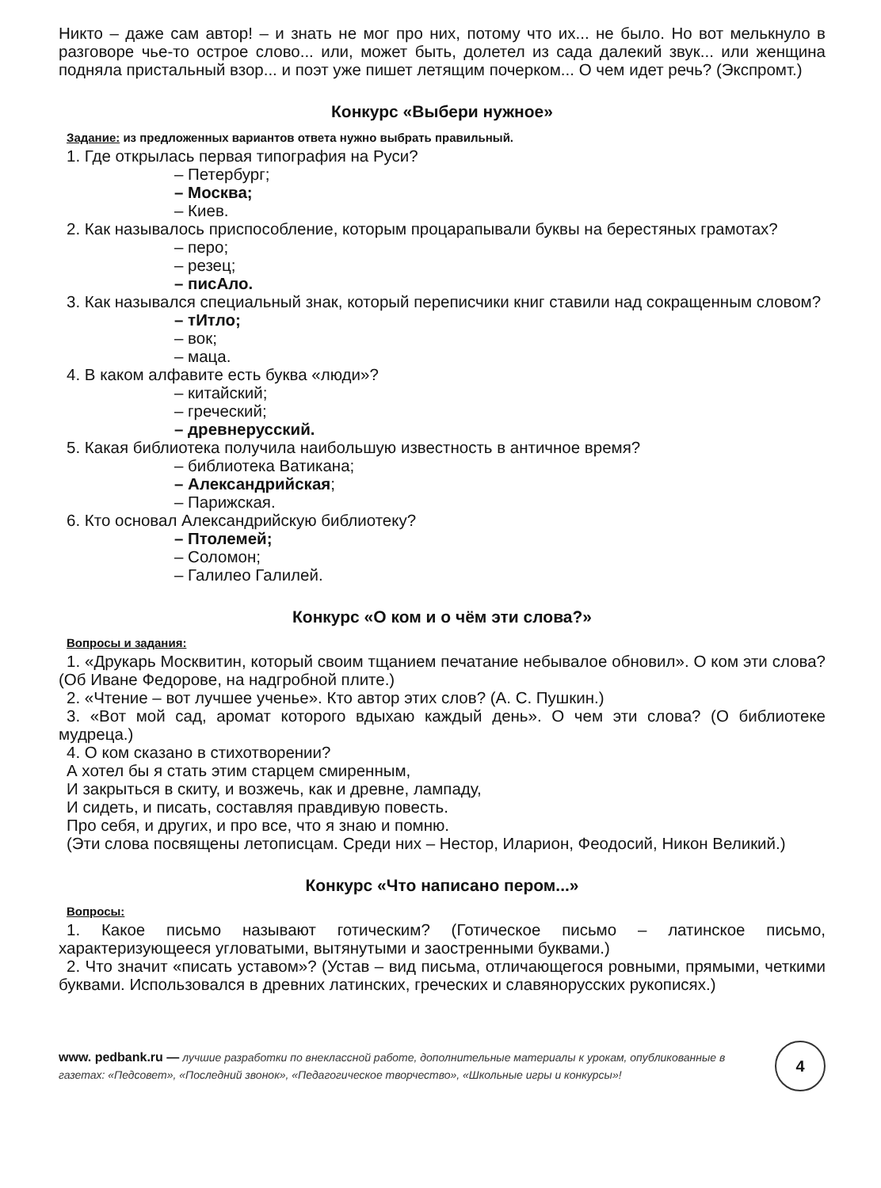Никто – даже сам автор! – и знать не мог про них, потому что их... не было. Но вот мелькнуло в разговоре чье-то острое слово... или, может быть, долетел из сада далекий звук... или женщина подняла пристальный взор... и поэт уже пишет летящим почерком... О чем идет речь? (Экспромт.)
Конкурс «Выбери нужное»
Задание: из предложенных вариантов ответа нужно выбрать правильный.
1. Где открылась первая типография на Руси?
– Петербург;
– Москва;
– Киев.
2. Как называлось приспособление, которым процарапывали буквы на берестяных грамотах?
– перо;
– резец;
– писАло.
3. Как назывался специальный знак, который переписчики книг ставили над сокращенным словом?
– тИтло;
– вок;
– маца.
4. В каком алфавите есть буква «люди»?
– китайский;
– греческий;
– древнерусский.
5. Какая библиотека получила наибольшую известность в античное время?
– библиотека Ватикана;
– Александрийская;
– Парижская.
6. Кто основал Александрийскую библиотеку?
– Птолемей;
– Соломон;
– Галилео Галилей.
Конкурс «О ком и о чём эти слова?»
Вопросы и задания:
1. «Друкарь Москвитин, который своим тщанием печатание небывалое обновил». О ком эти слова? (Об Иване Федорове, на надгробной плите.)
2. «Чтение – вот лучшее ученье». Кто автор этих слов? (А. С. Пушкин.)
3. «Вот мой сад, аромат которого вдыхаю каждый день». О чем эти слова? (О библиотеке мудреца.)
4. О ком сказано в стихотворении?
А хотел бы я стать этим старцем смиренным,
И закрыться в скиту, и возжечь, как и древне, лампаду,
И сидеть, и писать, составляя правдивую повесть.
Про себя, и других, и про все, что я знаю и помню.
(Эти слова посвящены летописцам. Среди них – Нестор, Иларион, Феодосий, Никон Великий.)
Конкурс «Что написано пером...»
Вопросы:
1. Какое письмо называют готическим? (Готическое письмо – латинское письмо, характеризующееся угловатыми, вытянутыми и заостренными буквами.)
2. Что значит «писать уставом»? (Устав – вид письма, отличающегося ровными, прямыми, четкими буквами. Использовался в древних латинских, греческих и славянорусских рукописях.)
www. pedbank.ru — лучшие разработки по внеклассной работе, дополнительные материалы к урокам, опубликованные в газетах: «Педсовет», «Последний звонок», «Педагогическое творчество», «Школьные игры и конкурсы»!
4